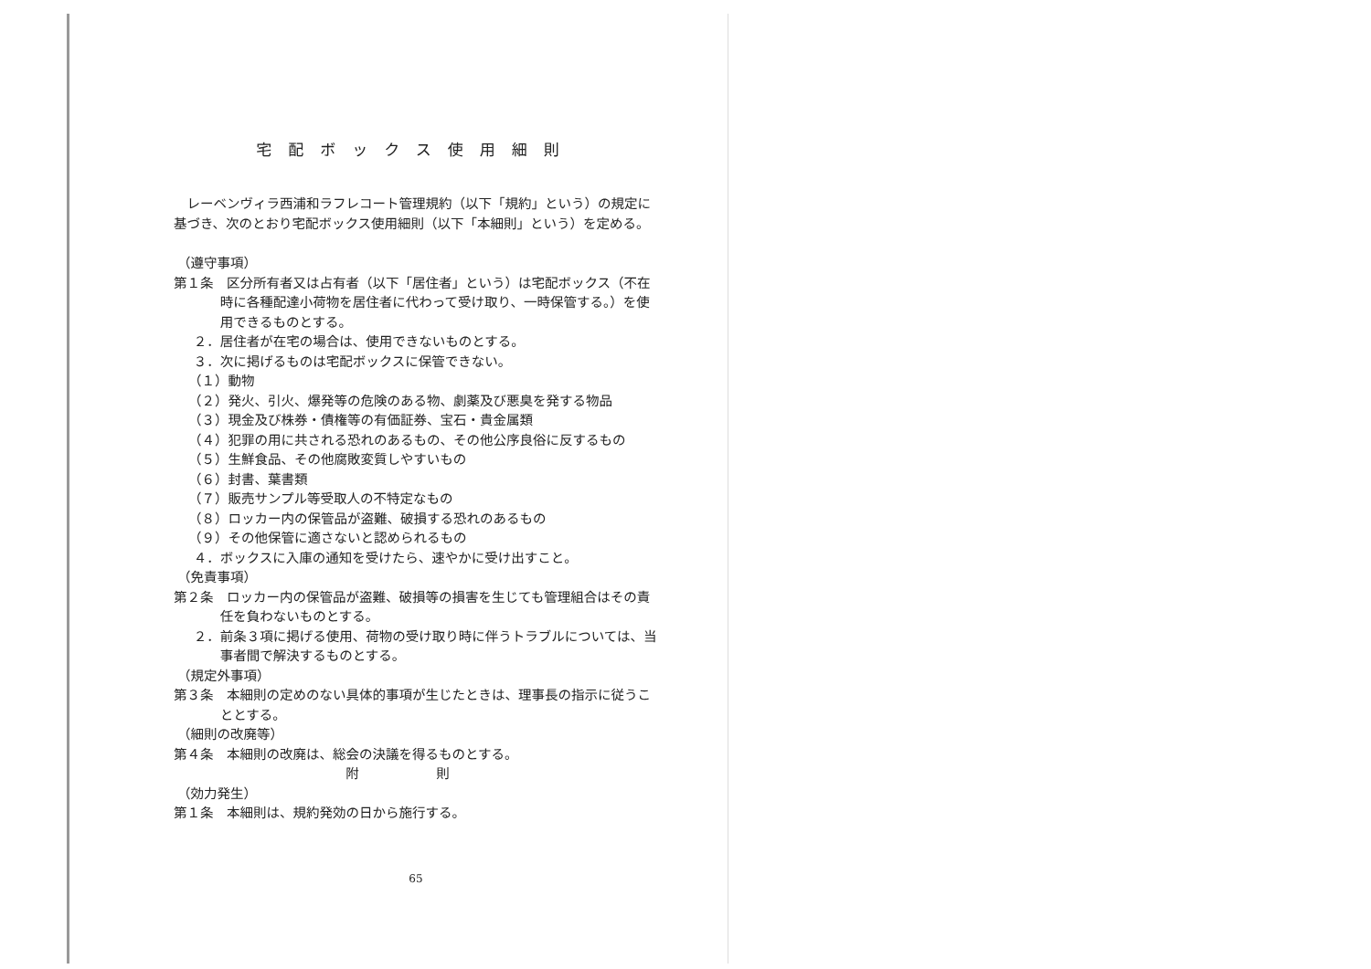宅配ボックス使用細則
レーベンヴィラ西浦和ラフレコート管理規約（以下「規約」という）の規定に基づき、次のとおり宅配ボックス使用細則（以下「本細則」という）を定める。
（遵守事項）
第１条　区分所有者又は占有者（以下「居住者」という）は宅配ボックス（不在時に各種配達小荷物を居住者に代わって受け取り、一時保管する。）を使用できるものとする。
２．居住者が在宅の場合は、使用できないものとする。
３．次に掲げるものは宅配ボックスに保管できない。
（１）動物
（２）発火、引火、爆発等の危険のある物、劇薬及び悪臭を発する物品
（３）現金及び株券・債権等の有価証券、宝石・貴金属類
（４）犯罪の用に共される恐れのあるもの、その他公序良俗に反するもの
（５）生鮮食品、その他腐敗変質しやすいもの
（６）封書、葉書類
（７）販売サンプル等受取人の不特定なもの
（８）ロッカー内の保管品が盗難、破損する恐れのあるもの
（９）その他保管に適さないと認められるもの
４．ボックスに入庫の通知を受けたら、速やかに受け出すこと。
（免責事項）
第２条　ロッカー内の保管品が盗難、破損等の損害を生じても管理組合はその責任を負わないものとする。
２．前条３項に掲げる使用、荷物の受け取り時に伴うトラブルについては、当事者間で解決するものとする。
（規定外事項）
第３条　本細則の定めのない具体的事項が生じたときは、理事長の指示に従うこととする。
（細則の改廃等）
第４条　本細則の改廃は、総会の決議を得るものとする。
附 則
（効力発生）
第１条　本細則は、規約発効の日から施行する。
65